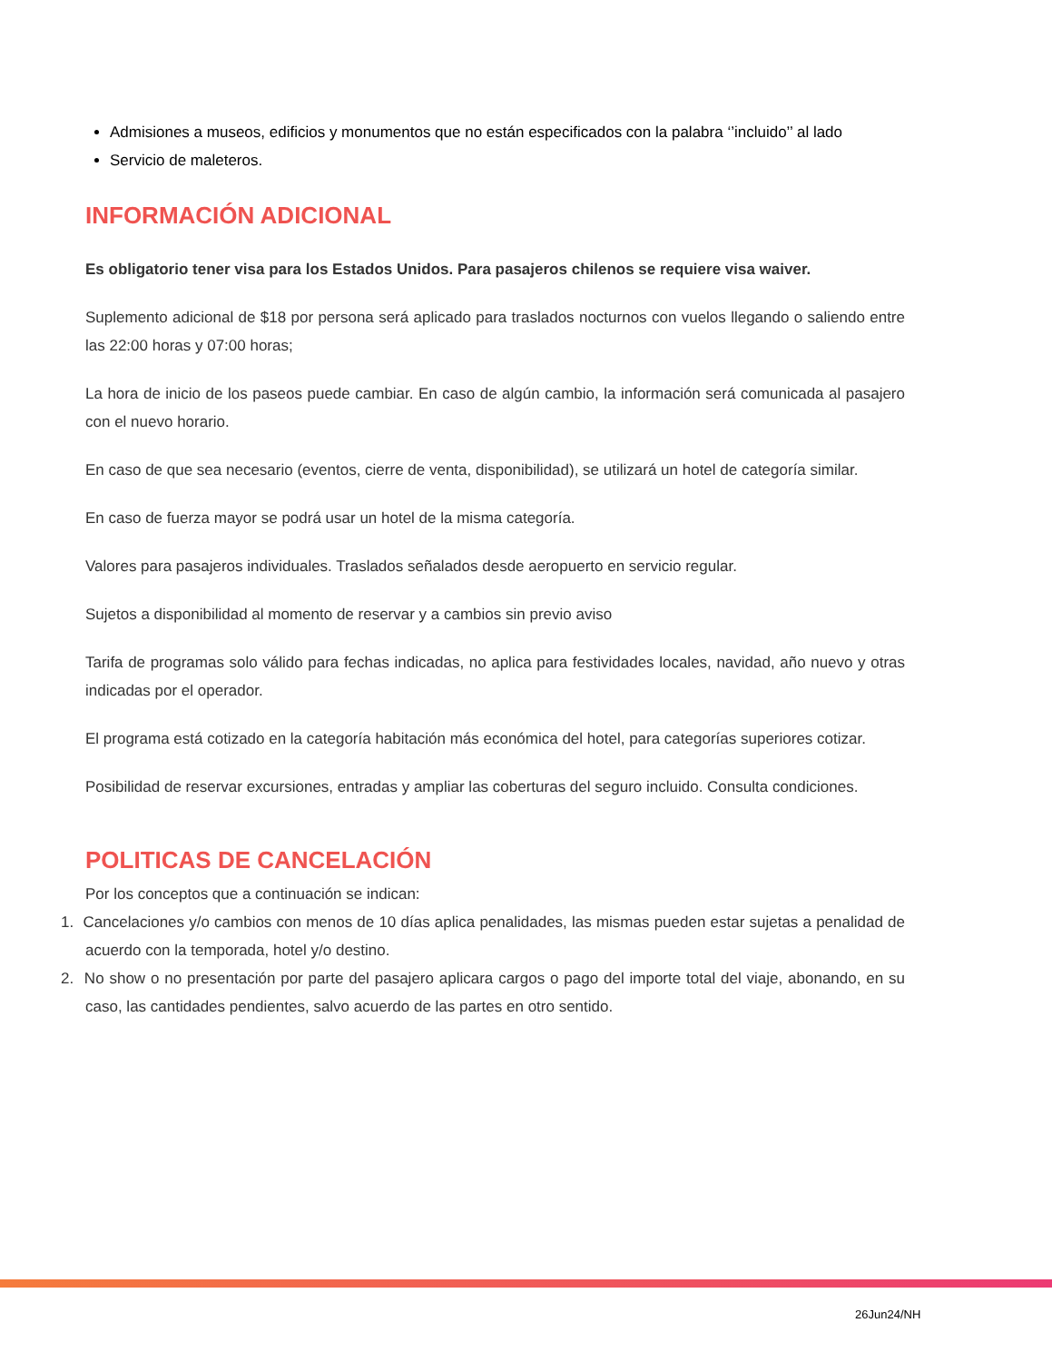Admisiones a museos, edificios y monumentos que no están especificados con la palabra ‘’incluido’’ al lado
Servicio de maleteros.
INFORMACIÓN ADICIONAL
Es obligatorio tener visa para los Estados Unidos. Para pasajeros chilenos se requiere visa waiver.
Suplemento adicional de $18 por persona será aplicado para traslados nocturnos con vuelos llegando o saliendo entre las 22:00 horas y 07:00 horas;
La hora de inicio de los paseos puede cambiar. En caso de algún cambio, la información será comunicada al pasajero con el nuevo horario.
En caso de que sea necesario (eventos, cierre de venta, disponibilidad), se utilizará un hotel de categoría similar.
En caso de fuerza mayor se podrá usar un hotel de la misma categoría.
Valores para pasajeros individuales. Traslados señalados desde aeropuerto en servicio regular.
Sujetos a disponibilidad al momento de reservar y a cambios sin previo aviso
Tarifa de programas solo válido para fechas indicadas, no aplica para festividades locales, navidad, año nuevo y otras indicadas por el operador.
El programa está cotizado en la categoría habitación más económica del hotel, para categorías superiores cotizar.
Posibilidad de reservar excursiones, entradas y ampliar las coberturas del seguro incluido. Consulta condiciones.
POLITICAS DE CANCELACIÓN
Por los conceptos que a continuación se indican:
1. Cancelaciones y/o cambios con menos de 10 días aplica penalidades, las mismas pueden estar sujetas a penalidad de acuerdo con la temporada, hotel y/o destino.
2. No show o no presentación por parte del pasajero aplicara cargos o pago del importe total del viaje, abonando, en su caso, las cantidades pendientes, salvo acuerdo de las partes en otro sentido.
26Jun24/NH